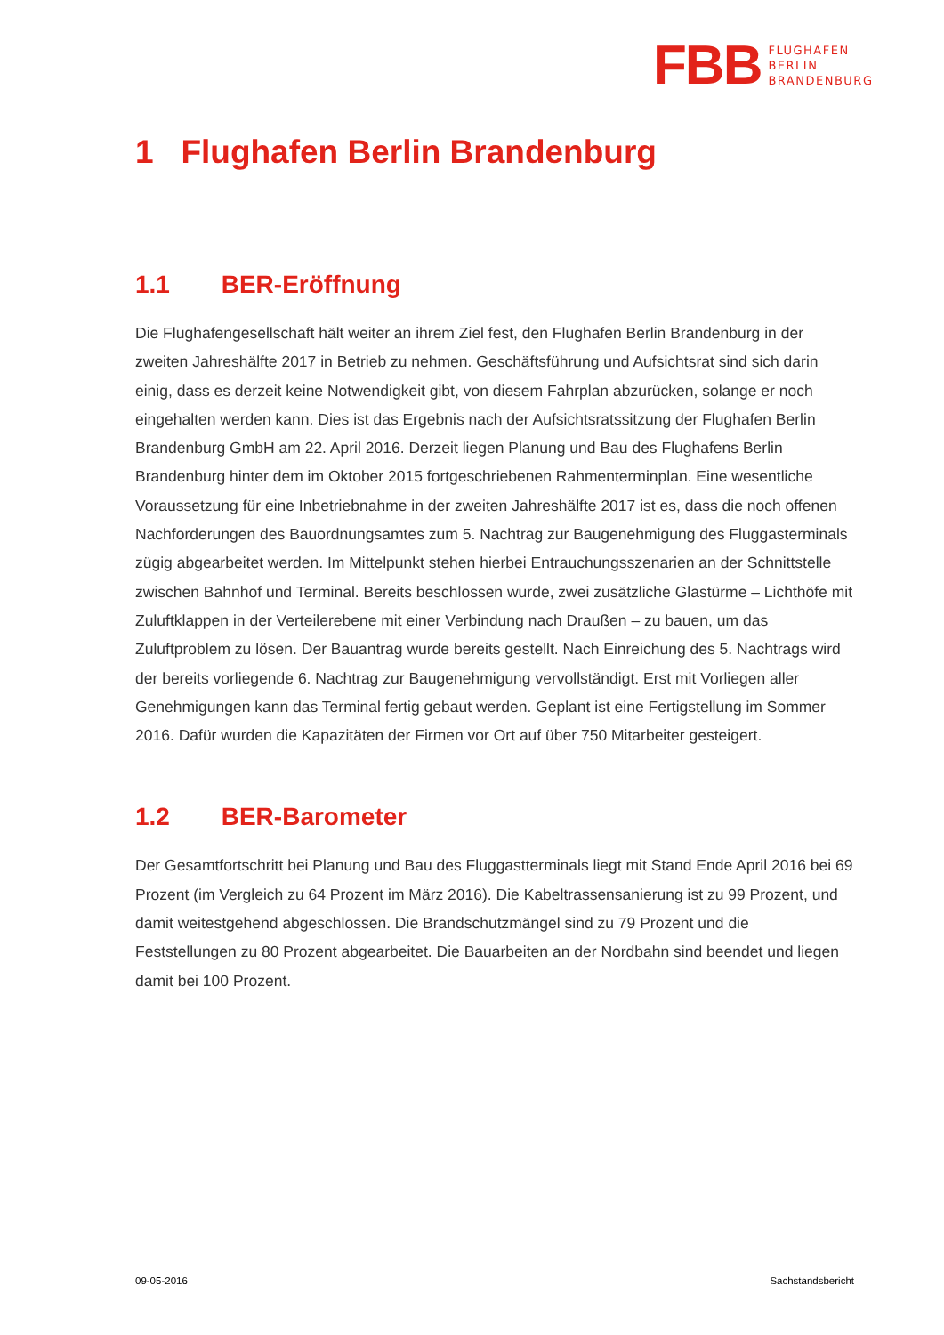FBB
FLUGHAFEN
BERLIN
BRANDENBURG
1 Flughafen Berlin Brandenburg
1.1 BER-Eröffnung
Die Flughafengesellschaft hält weiter an ihrem Ziel fest, den Flughafen Berlin Brandenburg in der zweiten Jahreshälfte 2017 in Betrieb zu nehmen. Geschäftsführung und Aufsichtsrat sind sich darin einig, dass es derzeit keine Notwendigkeit gibt, von diesem Fahrplan abzurücken, solange er noch eingehalten werden kann. Dies ist das Ergebnis nach der Aufsichtsratssitzung der Flughafen Berlin Brandenburg GmbH am 22. April 2016. Derzeit liegen Planung und Bau des Flughafens Berlin Brandenburg hinter dem im Oktober 2015 fortgeschriebenen Rahmenterminplan. Eine wesentliche Voraussetzung für eine Inbetriebnahme in der zweiten Jahreshälfte 2017 ist es, dass die noch offenen Nachforderungen des Bauordnungsamtes zum 5. Nachtrag zur Baugenehmigung des Fluggasterminals zügig abgearbeitet werden. Im Mittelpunkt stehen hierbei Entrauchungsszenarien an der Schnittstelle zwischen Bahnhof und Terminal. Bereits beschlossen wurde, zwei zusätzliche Glastürme – Lichthöfe mit Zuluftklappen in der Verteilerebene mit einer Verbindung nach Draußen – zu bauen, um das Zuluftproblem zu lösen. Der Bauantrag wurde bereits gestellt. Nach Einreichung des 5. Nachtrags wird der bereits vorliegende 6. Nachtrag zur Baugenehmigung vervollständigt. Erst mit Vorliegen aller Genehmigungen kann das Terminal fertig gebaut werden. Geplant ist eine Fertigstellung im Sommer 2016. Dafür wurden die Kapazitäten der Firmen vor Ort auf über 750 Mitarbeiter gesteigert.
1.2 BER-Barometer
Der Gesamtfortschritt bei Planung und Bau des Fluggastterminals liegt mit Stand Ende April 2016 bei 69 Prozent (im Vergleich zu 64 Prozent im März 2016). Die Kabeltrassensanierung ist zu 99 Prozent, und damit weitestgehend abgeschlossen. Die Brandschutzmängel sind zu 79 Prozent und die Feststellungen zu 80 Prozent abgearbeitet. Die Bauarbeiten an der Nordbahn sind beendet und liegen damit bei 100 Prozent.
09-05-2016 Sachstandsbericht